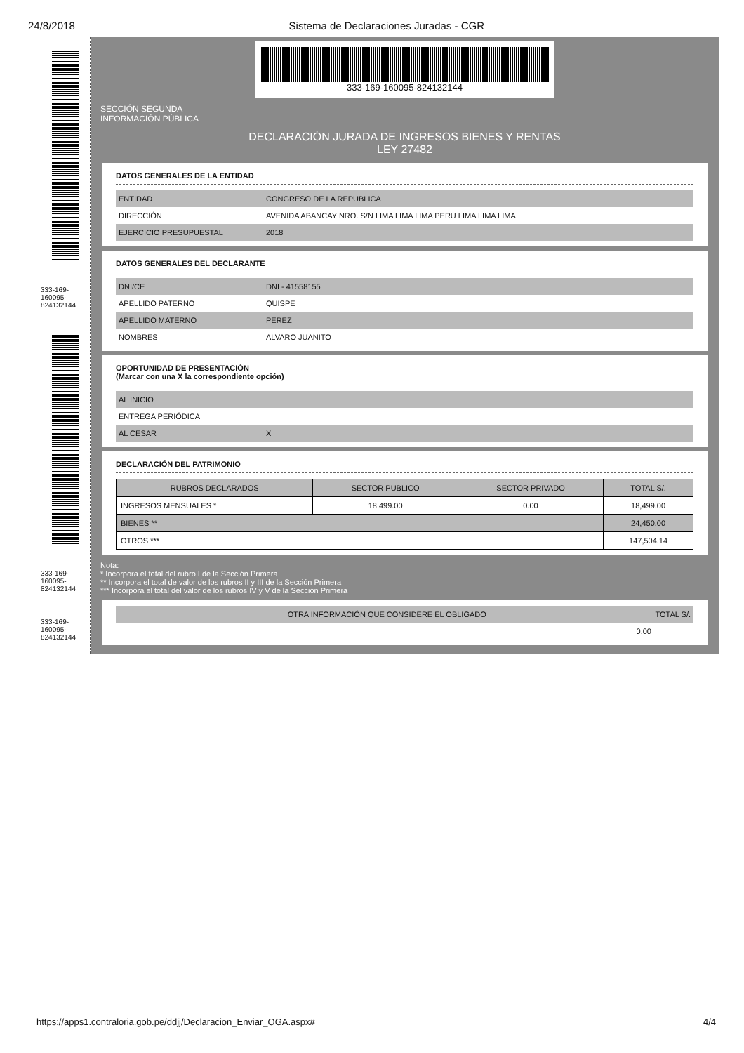24/8/2018 Sistema de Declaraciones Juradas - CGR
333-169-160095-824132144
333-169-160095-824132144
333-169-160095-824132144
333-169-160095-824132144
SECCIÓN SEGUNDA
INFORMACIÓN PÚBLICA
DECLARACIÓN JURADA DE INGRESOS BIENES Y RENTAS
LEY 27482
DATOS GENERALES DE LA ENTIDAD
ENTIDAD CONGRESO DE LA REPUBLICA
DIRECCIÓN AVENIDA ABANCAY NRO. S/N LIMA LIMA LIMA PERU LIMA LIMA LIMA
EJERCICIO PRESUPUESTAL 2018
DATOS GENERALES DEL DECLARANTE
DNI/CE DNI - 41558155
APELLIDO PATERNO QUISPE
APELLIDO MATERNO PEREZ
NOMBRES ALVARO JUANITO
OPORTUNIDAD DE PRESENTACIÓN
(Marcar con una X la correspondiente opción)
AL INICIO
ENTREGA PERIÓDICA
AL CESAR X
DECLARACIÓN DEL PATRIMONIO
| RUBROS DECLARADOS | SECTOR PUBLICO | SECTOR PRIVADO | TOTAL S/. |
| --- | --- | --- | --- |
| INGRESOS MENSUALES * | 18,499.00 | 0.00 | 18,499.00 |
| BIENES ** | | | 24,450.00 |
| OTROS *** | | | 147,504.14 |
Nota:
* Incorpora el total del rubro I de la Sección Primera
** Incorpora el total de valor de los rubros II y III de la Sección Primera
*** Incorpora el total del valor de los rubros IV y V de la Sección Primera
OTRA INFORMACIÓN QUE CONSIDERE EL OBLIGADO TOTAL S/.
0.00
https://apps1.contraloria.gob.pe/ddjj/Declaracion_Enviar_OGA.aspx# 4/4